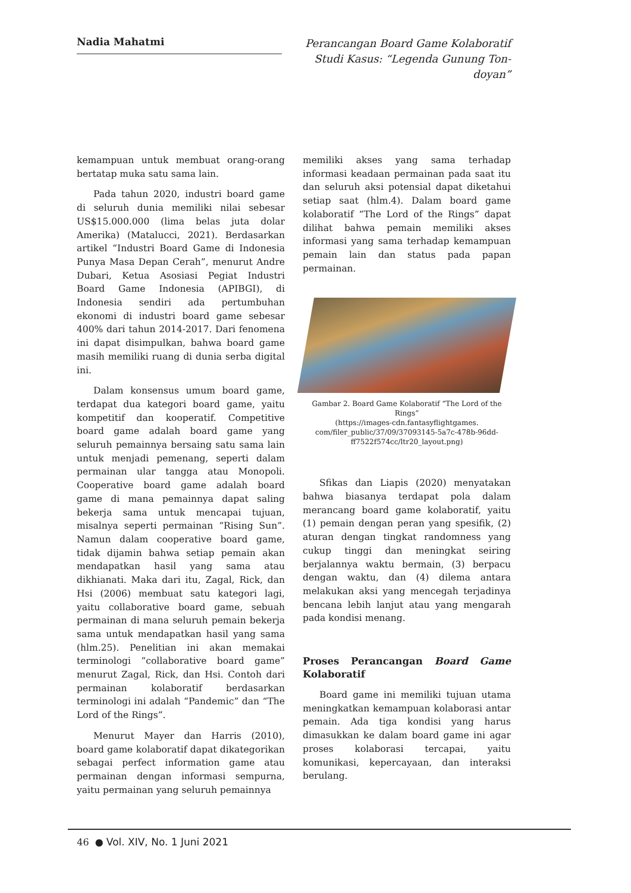Nadia Mahatmi
Perancangan Board Game Kolaboratif Studi Kasus: “Legenda Gunung Ton-doyan”
kemampuan untuk membuat orang-orang bertatap muka satu sama lain.
Pada tahun 2020, industri board game di seluruh dunia memiliki nilai sebesar US$15.000.000 (lima belas juta dolar Amerika) (Matalucci, 2021). Berdasarkan artikel “Industri Board Game di Indonesia Punya Masa Depan Cerah”, menurut Andre Dubari, Ketua Asosiasi Pegiat Industri Board Game Indonesia (APIBGI), di Indonesia sendiri ada pertumbuhan ekonomi di industri board game sebesar 400% dari tahun 2014-2017. Dari fenomena ini dapat disimpulkan, bahwa board game masih memiliki ruang di dunia serba digital ini.
Dalam konsensus umum board game, terdapat dua kategori board game, yaitu kompetitif dan kooperatif. Competitive board game adalah board game yang seluruh pemainnya bersaing satu sama lain untuk menjadi pemenang, seperti dalam permainan ular tangga atau Monopoli. Cooperative board game adalah board game di mana pemainnya dapat saling bekerja sama untuk mencapai tujuan, misalnya seperti permainan “Rising Sun”. Namun dalam cooperative board game, tidak dijamin bahwa setiap pemain akan mendapatkan hasil yang sama atau dikhianati. Maka dari itu, Zagal, Rick, dan Hsi (2006) membuat satu kategori lagi, yaitu collaborative board game, sebuah permainan di mana seluruh pemain bekerja sama untuk mendapatkan hasil yang sama (hlm.25). Penelitian ini akan memakai terminologi “collaborative board game” menurut Zagal, Rick, dan Hsi. Contoh dari permainan kolaboratif berdasarkan terminologi ini adalah “Pandemic” dan “The Lord of the Rings”.
Menurut Mayer dan Harris (2010), board game kolaboratif dapat dikategorikan sebagai perfect information game atau permainan dengan informasi sempurna, yaitu permainan yang seluruh pemainnya
memiliki akses yang sama terhadap informasi keadaan permainan pada saat itu dan seluruh aksi potensial dapat diketahui setiap saat (hlm.4). Dalam board game kolaboratif “The Lord of the Rings” dapat dilihat bahwa pemain memiliki akses informasi yang sama terhadap kemampuan pemain lain dan status pada papan permainan.
Gambar 2. Board Game Kolaboratif “The Lord of the Rings”
(https://images-cdn.fantasyflightgames. com/filer_public/37/09/37093145-5a7c-478b-96dd-ff7522f574cc/ltr20_layout.png)
Sfikas dan Liapis (2020) menyatakan bahwa biasanya terdapat pola dalam merancang board game kolaboratif, yaitu (1) pemain dengan peran yang spesifik, (2) aturan dengan tingkat randomness yang cukup tinggi dan meningkat seiring berjalannya waktu bermain, (3) berpacu dengan waktu, dan (4) dilema antara melakukan aksi yang mencegah terjadinya bencana lebih lanjut atau yang mengarah pada kondisi menang.
Proses Perancangan Board Game Kolaboratif
Board game ini memiliki tujuan utama meningkatkan kemampuan kolaborasi antar pemain. Ada tiga kondisi yang harus dimasukkan ke dalam board game ini agar proses kolaborasi tercapai, yaitu komunikasi, kepercayaan, dan interaksi berulang.
46 ● Vol. XIV, No. 1 Juni 2021